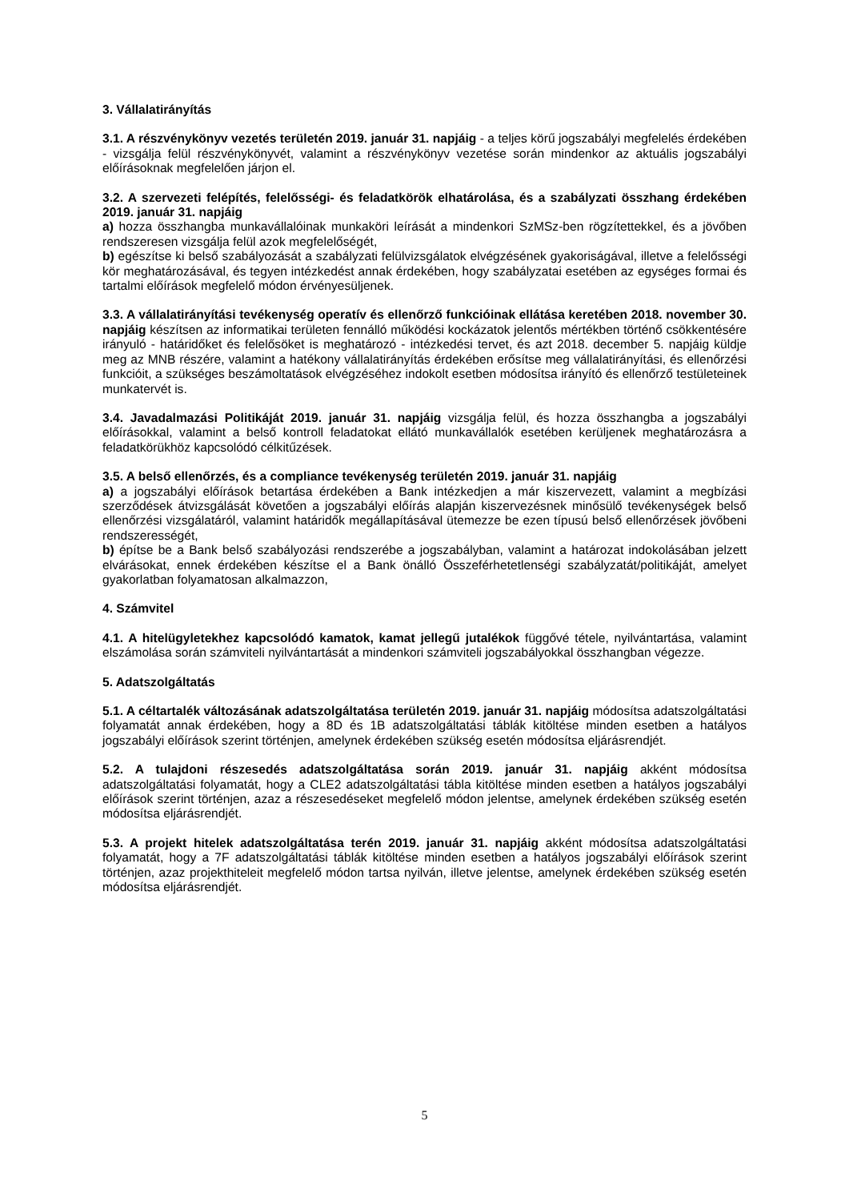3. Vállalatirányítás
3.1. A részvénykönyv vezetés területén 2019. január 31. napjáig - a teljes körű jogszabályi megfelelés érdekében - vizsgálja felül részvénykönyvét, valamint a részvénykönyv vezetése során mindenkor az aktuális jogszabályi előírásoknak megfelelően járjon el.
3.2. A szervezeti felépítés, felelősségi- és feladatkörök elhatárolása, és a szabályzati összhang érdekében 2019. január 31. napjáig
a) hozza összhangba munkavállalóinak munkaköri leírását a mindenkori SzMSz-ben rögzítettekkel, és a jövőben rendszeresen vizsgálja felül azok megfelelőségét,
b) egészítse ki belső szabályozását a szabályzati felülvizsgálatok elvégzésének gyakoriságával, illetve a felelősségi kör meghatározásával, és tegyen intézkedést annak érdekében, hogy szabályzatai esetében az egységes formai és tartalmi előírások megfelelő módon érvényesüljenek.
3.3. A vállalatirányítási tevékenység operatív és ellenőrző funkcióinak ellátása keretében 2018. november 30. napjáig készítsen az informatikai területen fennálló működési kockázatok jelentős mértékben történő csökkentésére irányuló - határidőket és felelősöket is meghatározó - intézkedési tervet, és azt 2018. december 5. napjáig küldje meg az MNB részére, valamint a hatékony vállalatirányítás érdekében erősítse meg vállalatirányítási, és ellenőrzési funkcióit, a szükséges beszámoltatások elvégzéséhez indokolt esetben módosítsa irányító és ellenőrző testületeinek munkatervét is.
3.4. Javadalmazási Politikáját 2019. január 31. napjáig vizsgálja felül, és hozza összhangba a jogszabályi előírásokkal, valamint a belső kontroll feladatokat ellátó munkavállalók esetében kerüljenek meghatározásra a feladatkörükhöz kapcsolódó célkitűzések.
3.5. A belső ellenőrzés, és a compliance tevékenység területén 2019. január 31. napjáig
a) a jogszabályi előírások betartása érdekében a Bank intézkedjen a már kiszervezett, valamint a megbízási szerződések átvizsgálását követően a jogszabályi előírás alapján kiszervezésnek minősülő tevékenységek belső ellenőrzési vizsgálatáról, valamint határidők megállapításával ütemezze be ezen típusú belső ellenőrzések jövőbeni rendszerességét,
b) építse be a Bank belső szabályozási rendszerébe a jogszabályban, valamint a határozat indokolásában jelzett elvárásokat, ennek érdekében készítse el a Bank önálló Összeférhetetlenségi szabályzatát/politikáját, amelyet gyakorlatban folyamatosan alkalmazzon,
4. Számvitel
4.1. A hitelügyletekhez kapcsolódó kamatok, kamat jellegű jutalékok függővé tétele, nyilvántartása, valamint elszámolása során számviteli nyilvántartását a mindenkori számviteli jogszabályokkal összhangban végezze.
5. Adatszolgáltatás
5.1. A céltartalék változásának adatszolgáltatása területén 2019. január 31. napjáig módosítsa adatszolgáltatási folyamatát annak érdekében, hogy a 8D és 1B adatszolgáltatási táblák kitöltése minden esetben a hatályos jogszabályi előírások szerint történjen, amelynek érdekében szükség esetén módosítsa eljárásrendjét.
5.2. A tulajdoni részesedés adatszolgáltatása során 2019. január 31. napjáig akként módosítsa adatszolgáltatási folyamatát, hogy a CLE2 adatszolgáltatási tábla kitöltése minden esetben a hatályos jogszabályi előírások szerint történjen, azaz a részesedéseket megfelelő módon jelentse, amelynek érdekében szükség esetén módosítsa eljárásrendjét.
5.3. A projekt hitelek adatszolgáltatása terén 2019. január 31. napjáig akként módosítsa adatszolgáltatási folyamatát, hogy a 7F adatszolgáltatási táblák kitöltése minden esetben a hatályos jogszabályi előírások szerint történjen, azaz projekthiteleit megfelelő módon tartsa nyilván, illetve jelentse, amelynek érdekében szükség esetén módosítsa eljárásrendjét.
5